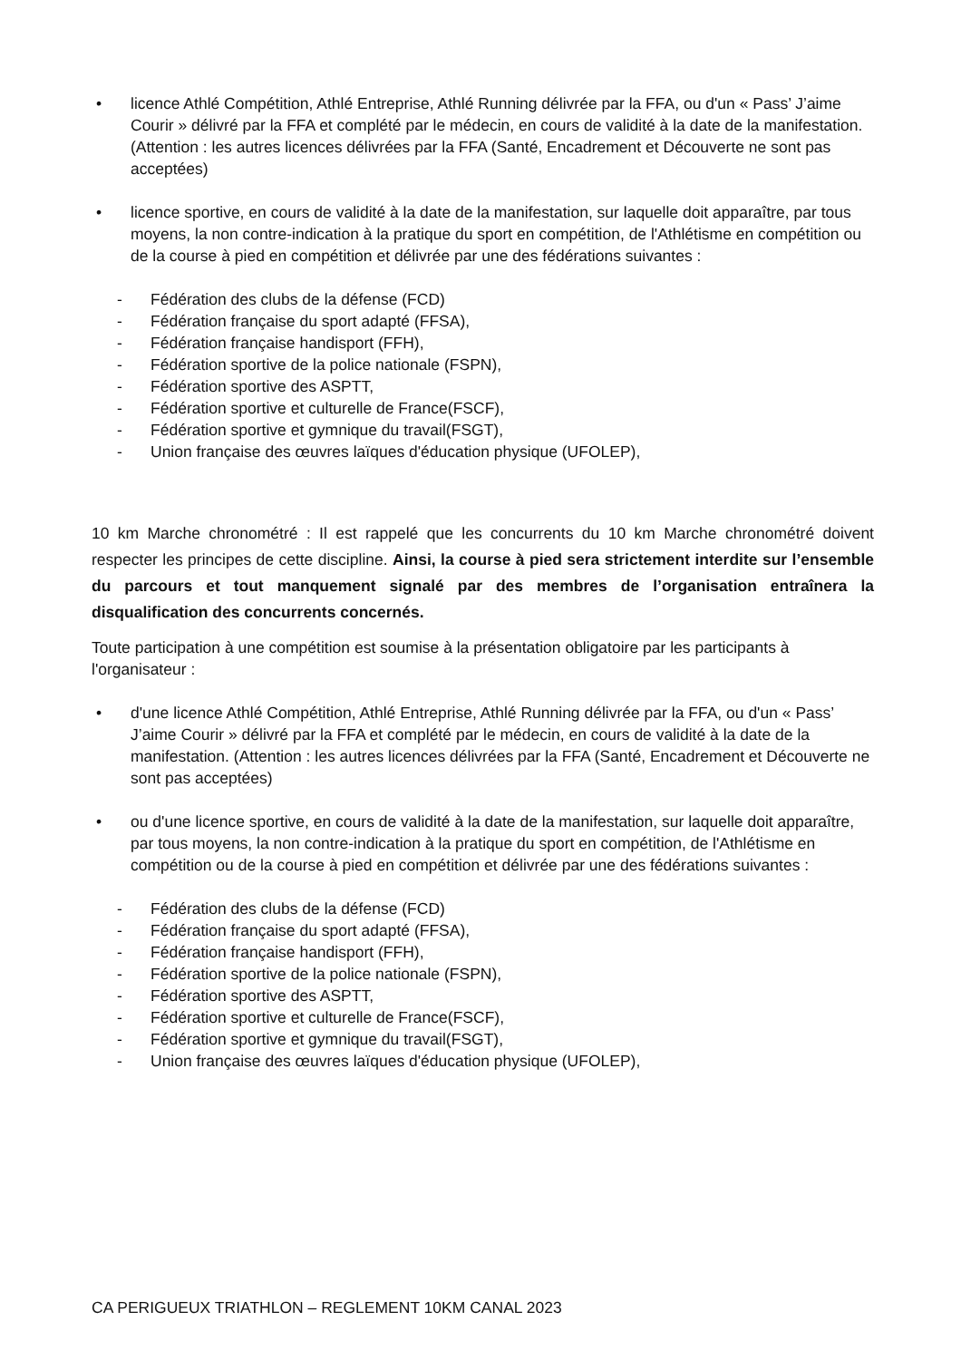• licence Athlé Compétition, Athlé Entreprise, Athlé Running délivrée par la FFA, ou d'un « Pass’ J’aime Courir » délivré par la FFA et complété par le médecin, en cours de validité à la date de la manifestation. (Attention : les autres licences délivrées par la FFA (Santé, Encadrement et Découverte ne sont pas acceptées)
• licence sportive, en cours de validité à la date de la manifestation, sur laquelle doit apparaître, par tous moyens, la non contre-indication à la pratique du sport en compétition, de l'Athlétisme en compétition ou de la course à pied en compétition et délivrée par une des fédérations suivantes :
- Fédération des clubs de la défense (FCD)
- Fédération française du sport adapté (FFSA),
- Fédération française handisport (FFH),
- Fédération sportive de la police nationale (FSPN),
- Fédération sportive des ASPTT,
- Fédération sportive et culturelle de France(FSCF),
- Fédération sportive et gymnique du travail(FSGT),
- Union française des œuvres laïques d'éducation physique (UFOLEP),
10 km Marche chronométré : Il est rappelé que les concurrents du 10 km Marche chronométré doivent respecter les principes de cette discipline. Ainsi, la course à pied sera strictement interdite sur l’ensemble du parcours et tout manquement signalé par des membres de l’organisation entraînera la disqualification des concurrents concernés.
Toute participation à une compétition est soumise à la présentation obligatoire par les participants à l'organisateur :
• d'une licence Athlé Compétition, Athlé Entreprise, Athlé Running délivrée par la FFA, ou d'un « Pass’ J’aime Courir » délivré par la FFA et complété par le médecin, en cours de validité à la date de la manifestation. (Attention : les autres licences délivrées par la FFA (Santé, Encadrement et Découverte ne sont pas acceptées)
• ou d'une licence sportive, en cours de validité à la date de la manifestation, sur laquelle doit apparaître, par tous moyens, la non contre-indication à la pratique du sport en compétition, de l'Athlétisme en compétition ou de la course à pied en compétition et délivrée par une des fédérations suivantes :
- Fédération des clubs de la défense (FCD)
- Fédération française du sport adapté (FFSA),
- Fédération française handisport (FFH),
- Fédération sportive de la police nationale (FSPN),
- Fédération sportive des ASPTT,
- Fédération sportive et culturelle de France(FSCF),
- Fédération sportive et gymnique du travail(FSGT),
- Union française des œuvres laïques d'éducation physique (UFOLEP),
CA PERIGUEUX TRIATHLON – REGLEMENT 10KM CANAL 2023